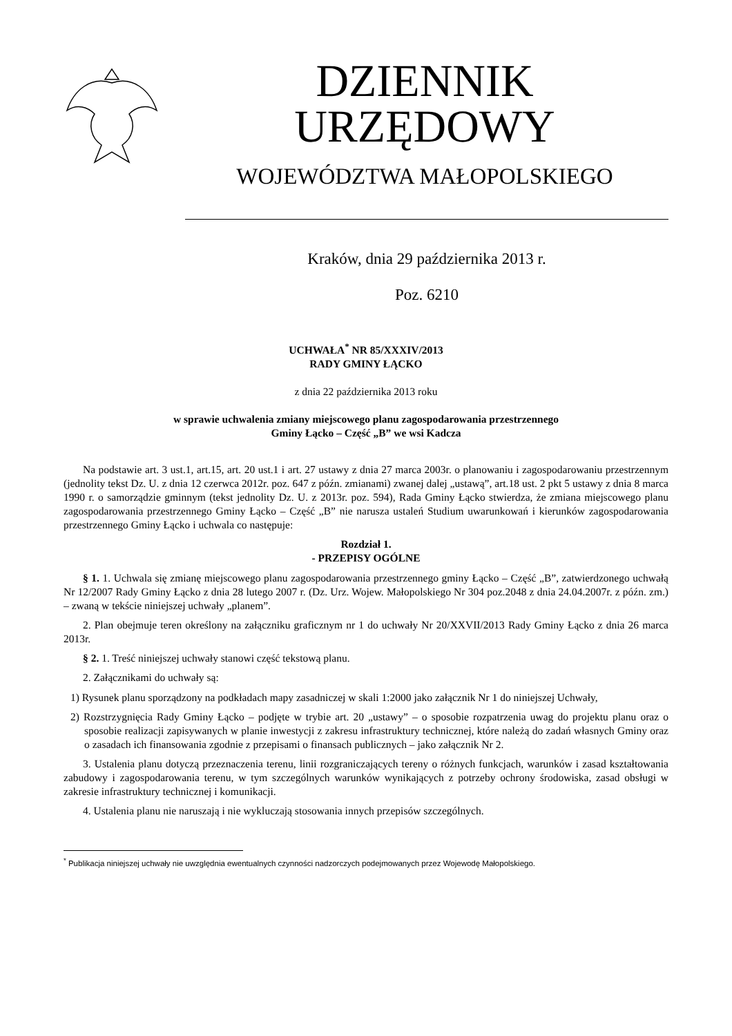DZIENNIK URZĘDOWY
WOJEWÓDZTWA MAŁOPOLSKIEGO
Kraków, dnia 29 października 2013 r.
Poz. 6210
UCHWAŁA<sup>*</sup> NR 85/XXXIV/2013
RADY GMINY ŁĄCKO
z dnia 22 października 2013 roku
w sprawie uchwalenia zmiany miejscowego planu zagospodarowania przestrzennego
Gminy Łącko – Część „B” we wsi Kadcza
Na podstawie art. 3 ust.1, art.15, art. 20 ust.1 i art. 27 ustawy z dnia 27 marca 2003r. o planowaniu i zagospodarowaniu przestrzennym (jednolity tekst Dz. U. z dnia 12 czerwca 2012r. poz. 647 z późn. zmianami) zwanej dalej „ustawą”, art.18 ust. 2 pkt 5 ustawy z dnia 8 marca 1990 r. o samorządzie gminnym (tekst jednolity Dz. U. z 2013r. poz. 594), Rada Gminy Łącko stwierdza, że zmiana miejscowego planu zagospodarowania przestrzennego Gminy Łącko – Część „B” nie narusza ustaleń Studium uwarunkowań i kierunków zagospodarowania przestrzennego Gminy Łącko i uchwala co następuje:
Rozdział 1.
- PRZEPISY OGÓLNE
§ 1. 1. Uchwala się zmianę miejscowego planu zagospodarowania przestrzennego gminy Łącko – Część „B”, zatwierdzonego uchwałą Nr 12/2007 Rady Gminy Łącko z dnia 28 lutego 2007 r. (Dz. Urz. Wojew. Małopolskiego Nr 304 poz.2048 z dnia 24.04.2007r. z późn. zm.) – zwaną w tekście niniejszej uchwały „planem”.
2. Plan obejmuje teren określony na załączniku graficznym nr 1 do uchwały Nr 20/XXVII/2013 Rady Gminy Łącko z dnia 26 marca 2013r.
§ 2. 1. Treść niniejszej uchwały stanowi część tekstową planu.
2. Załącznikami do uchwały są:
1) Rysunek planu sporządzony na podkładach mapy zasadniczej w skali 1:2000 jako załącznik Nr 1 do niniejszej Uchwały,
2) Rozstrzygnięcia Rady Gminy Łącko – podjęte w trybie art. 20 „ustawy” – o sposobie rozpatrzenia uwag do projektu planu oraz o sposobie realizacji zapisywanych w planie inwestycji z zakresu infrastruktury technicznej, które należą do zadań własnych Gminy oraz o zasadach ich finansowania zgodnie z przepisami o finansach publicznych – jako załącznik Nr 2.
3. Ustalenia planu dotyczą przeznaczenia terenu, linii rozgraniczających tereny o różnych funkcjach, warunków i zasad kształtowania zabudowy i zagospodarowania terenu, w tym szczególnych warunków wynikających z potrzeby ochrony środowiska, zasad obsługi w zakresie infrastruktury technicznej i komunikacji.
4. Ustalenia planu nie naruszają i nie wykluczają stosowania innych przepisów szczególnych.
<sup>*</sup> Publikacja niniejszej uchwały nie uwzględnia ewentualnych czynności nadzorczych podejmowanych przez Wojewodę Małopolskiego.